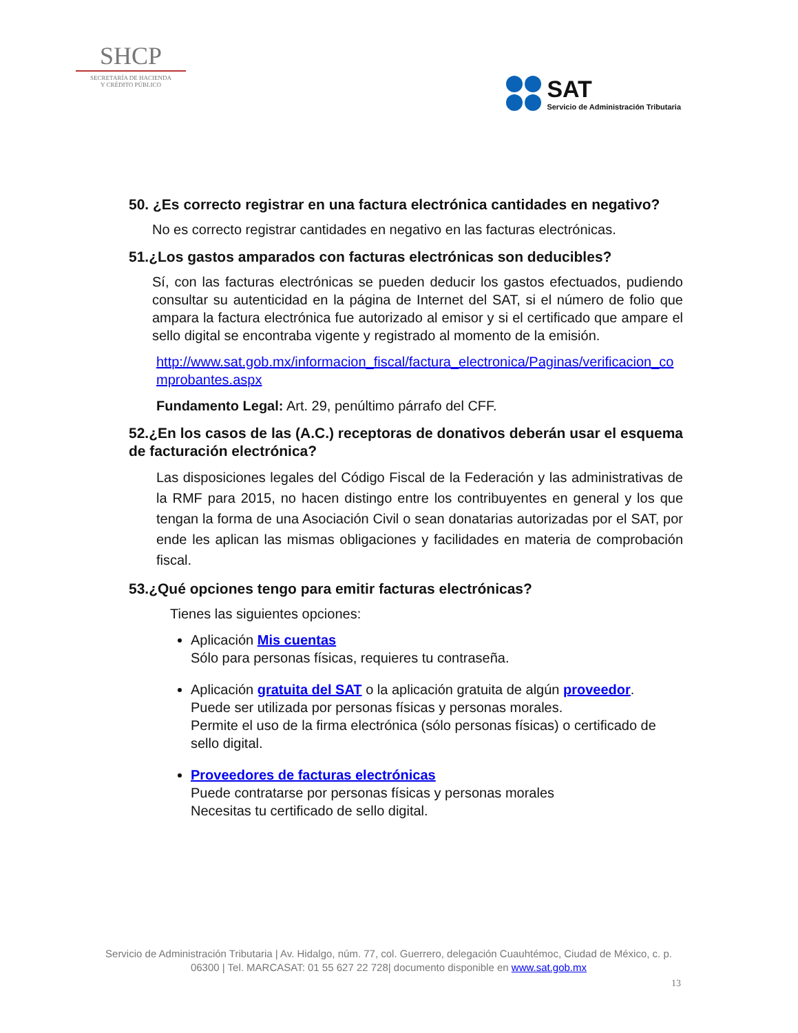SHCP
SECRETARÍA DE HACIENDA
Y CRÉDITO PÚBLICO
SAT
Servicio de Administración Tributaria
50. ¿Es correcto registrar en una factura electrónica cantidades en negativo?
No es correcto registrar cantidades en negativo en las facturas electrónicas.
51.¿Los gastos amparados con facturas electrónicas son deducibles?
Sí, con las facturas electrónicas se pueden deducir los gastos efectuados, pudiendo consultar su autenticidad en la página de Internet del SAT, si el número de folio que ampara la factura electrónica fue autorizado al emisor y si el certificado que ampare el sello digital se encontraba vigente y registrado al momento de la emisión.
http://www.sat.gob.mx/informacion_fiscal/factura_electronica/Paginas/verificacion_comprobantes.aspx
Fundamento Legal: Art. 29, penúltimo párrafo del CFF.
52.¿En los casos de las (A.C.) receptoras de donativos deberán usar el esquema de facturación electrónica?
Las disposiciones legales del Código Fiscal de la Federación y las administrativas de la RMF para 2015, no hacen distingo entre los contribuyentes en general y los que tengan la forma de una Asociación Civil o sean donatarias autorizadas por el SAT, por ende les aplican las mismas obligaciones y facilidades en materia de comprobación fiscal.
53.¿Qué opciones tengo para emitir facturas electrónicas?
Tienes las siguientes opciones:
Aplicación Mis cuentas
Sólo para personas físicas, requieres tu contraseña.
Aplicación gratuita del SAT o la aplicación gratuita de algún proveedor.
Puede ser utilizada por personas físicas y personas morales.
Permite el uso de la firma electrónica (sólo personas físicas) o certificado de sello digital.
Proveedores de facturas electrónicas
Puede contratarse por personas físicas y personas morales
Necesitas tu certificado de sello digital.
Servicio de Administración Tributaria | Av. Hidalgo, núm. 77, col. Guerrero, delegación Cuauhtémoc, Ciudad de México, c. p. 06300 | Tel. MARCASAT: 01 55 627 22 728| documento disponible en www.sat.gob.mx
13